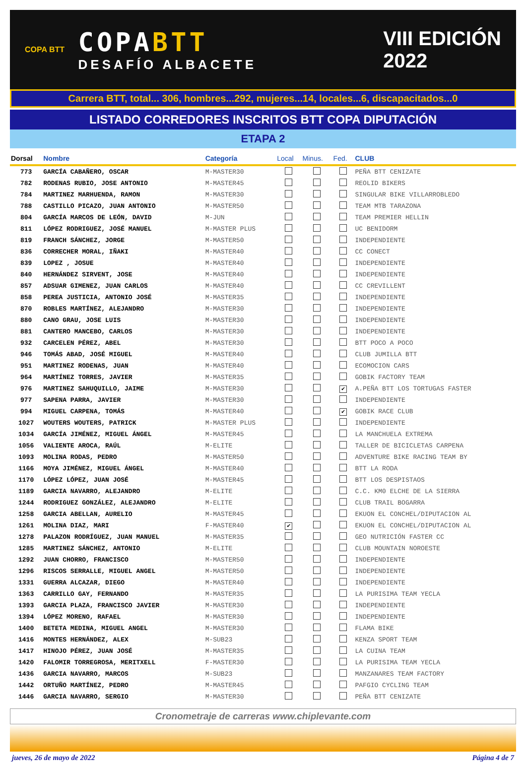COPA BTT
COPABTT
DESAFÍO ALBACETE
VIII EDICIÓN
2022
Carrera BTT, total... 306, hombres...292, mujeres...14, locales...6, discapacitados...0
LISTADO CORREDORES INSCRITOS BTT COPA DIPUTACIÓN
ETAPA 2
| Dorsal | Nombre | Categoría | Local | Minus. | Fed. | CLUB |
| --- | --- | --- | --- | --- | --- | --- |
| 773 | GARCÍA CABAÑERO, OSCAR | M-MASTER30 | | | | PEÑA BTT CENIZATE |
| 782 | RODENAS RUBIO, JOSE ANTONIO | M-MASTER45 | | | | REOLID BIKERS |
| 784 | MARTINEZ MARHUENDA, RAMON | M-MASTER30 | | | | SINGULAR BIKE VILLARROBLEDO |
| 788 | CASTILLO PICAZO, JUAN ANTONIO | M-MASTER50 | | | | TEAM MTB TARAZONA |
| 804 | GARCÍA MARCOS DE LEÓN, DAVID | M-JUN | | | | TEAM PREMIER HELLIN |
| 811 | LÓPEZ RODRIGUEZ, JOSÉ MANUEL | M-MASTER PLUS | | | | UC BENIDORM |
| 819 | FRANCH SÁNCHEZ, JORGE | M-MASTER50 | | | | INDEPENDIENTE |
| 836 | CORRECHER MORAL, IÑAKI | M-MASTER40 | | | | CC CONECT |
| 839 | LOPEZ , JOSUE | M-MASTER40 | | | | INDEPENDIENTE |
| 840 | HERNÁNDEZ SIRVENT, JOSE | M-MASTER40 | | | | INDEPENDIENTE |
| 857 | ADSUAR GIMENEZ, JUAN CARLOS | M-MASTER40 | | | | CC CREVILLENT |
| 858 | PEREA JUSTICIA, ANTONIO JOSÉ | M-MASTER35 | | | | INDEPENDIENTE |
| 870 | ROBLES MARTÍNEZ, ALEJANDRO | M-MASTER30 | | | | INDEPENDIENTE |
| 880 | CANO GRAU, JOSE LUIS | M-MASTER30 | | | | INDEPENDIENTE |
| 881 | CANTERO MANCEBO, CARLOS | M-MASTER30 | | | | INDEPENDIENTE |
| 932 | CARCELEN PÉREZ, ABEL | M-MASTER30 | | | | BTT POCO A POCO |
| 946 | TOMÁS ABAD, JOSÉ MIGUEL | M-MASTER40 | | | | CLUB JUMILLA BTT |
| 951 | MARTINEZ RODENAS, JUAN | M-MASTER40 | | | | ECOMOCION CARS |
| 964 | MARTÍNEZ TORRES, JAVIER | M-MASTER35 | | | | GOBIK FACTORY TEAM |
| 976 | MARTINEZ SAHUQUILLO, JAIME | M-MASTER30 | | | ✔ | A.PEÑA BTT LOS TORTUGAS FASTER |
| 977 | SAPENA PARRA, JAVIER | M-MASTER30 | | | | INDEPENDIENTE |
| 994 | MIGUEL CARPENA, TOMÁS | M-MASTER40 | | | ✔ | GOBIK RACE CLUB |
| 1027 | WOUTERS WOUTERS, PATRICK | M-MASTER PLUS | | | | INDEPENDIENTE |
| 1034 | GARCÍA JIMÉNEZ, MIGUEL ÁNGEL | M-MASTER45 | | | | LA MANCHUELA EXTREMA |
| 1056 | VALIENTE AROCA, RAÚL | M-ELITE | | | | TALLER DE BICICLETAS CARPENA |
| 1093 | MOLINA RODAS, PEDRO | M-MASTER50 | | | | ADVENTURE BIKE RACING TEAM BY |
| 1166 | MOYA JIMÉNEZ, MIGUEL ÁNGEL | M-MASTER40 | | | | BTT LA RODA |
| 1170 | LÓPEZ LÓPEZ, JUAN JOSÉ | M-MASTER45 | | | | BTT LOS DESPISTAOS |
| 1189 | GARCIA NAVARRO, ALEJANDRO | M-ELITE | | | | C.C. KM0 ELCHE DE LA SIERRA |
| 1244 | RODRIGUEZ GONZÁLEZ, ALEJANDRO | M-ELITE | | | | CLUB TRAIL BOGARRA |
| 1258 | GARCIA ABELLAN, AURELIO | M-MASTER45 | | | | EKUON EL CONCHEL/DIPUTACION AL |
| 1261 | MOLINA DIAZ, MARI | F-MASTER40 | ✔ | | | EKUON EL CONCHEL/DIPUTACION AL |
| 1278 | PALAZON RODRÍGUEZ, JUAN MANUEL | M-MASTER35 | | | | GEO NUTRICIÓN FASTER CC |
| 1285 | MARTINEZ SÁNCHEZ, ANTONIO | M-ELITE | | | | CLUB MOUNTAIN NOROESTE |
| 1292 | JUAN CHORRO, FRANCISCO | M-MASTER50 | | | | INDEPENDIENTE |
| 1296 | RISCOS SERRALLE, MIGUEL ANGEL | M-MASTER50 | | | | INDEPENDIENTE |
| 1331 | GUERRA ALCAZAR, DIEGO | M-MASTER40 | | | | INDEPENDIENTE |
| 1363 | CARRILLO GAY, FERNANDO | M-MASTER35 | | | | LA PURISIMA TEAM YECLA |
| 1393 | GARCIA PLAZA, FRANCISCO JAVIER | M-MASTER30 | | | | INDEPENDIENTE |
| 1394 | LÓPEZ MORENO, RAFAEL | M-MASTER30 | | | | INDEPENDIENTE |
| 1400 | BETETA MEDINA, MIGUEL ANGEL | M-MASTER30 | | | | FLAMA BIKE |
| 1416 | MONTES HERNÁNDEZ, ALEX | M-SUB23 | | | | KENZA SPORT TEAM |
| 1417 | HINOJO PÉREZ, JUAN JOSÉ | M-MASTER35 | | | | LA CUINA TEAM |
| 1420 | FALOMIR TORREGROSA, MERITXELL | F-MASTER30 | | | | LA PURISIMA TEAM YECLA |
| 1436 | GARCIA NAVARRO, MARCOS | M-SUB23 | | | | MANZANARES TEAM FACTORY |
| 1442 | ORTUÑO MARTÍNEZ, PEDRO | M-MASTER45 | | | | PAFGIO CYCLING TEAM |
| 1446 | GARCIA NAVARRO, SERGIO | M-MASTER30 | | | | PEÑA BTT CENIZATE |
Cronometraje de carreras www.chiplevante.com
jueves, 26 de mayo de 2022 Página 4 de 7